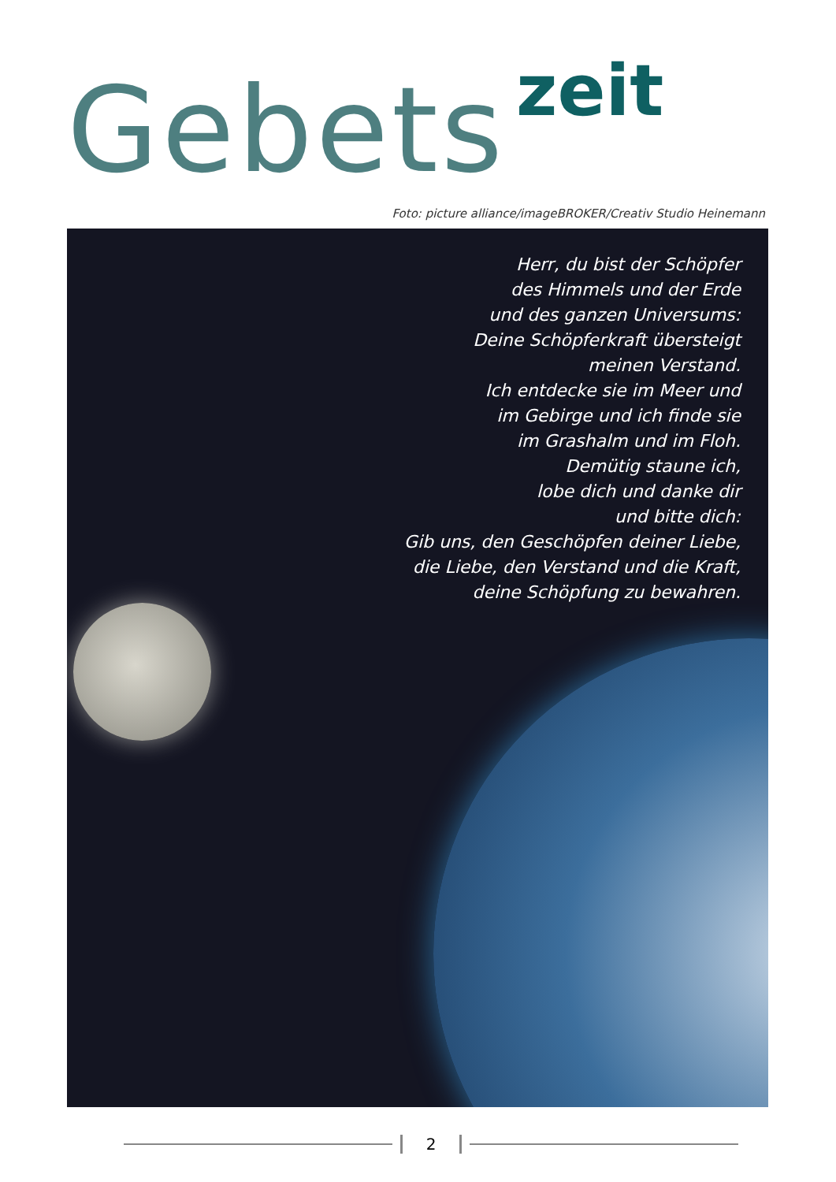Gebets zeit
Foto: picture alliance/imageBROKER/Creativ Studio Heinemann
Herr, du bist der Schöpfer
des Himmels und der Erde
und des ganzen Universums:
Deine Schöpferkraft übersteigt
meinen Verstand.
Ich entdecke sie im Meer und
im Gebirge und ich finde sie
im Grashalm und im Floh.
Demütig staune ich,
lobe dich und danke dir
und bitte dich:
Gib uns, den Geschöpfen deiner Liebe,
die Liebe, den Verstand und die Kraft,
deine Schöpfung zu bewahren.
2